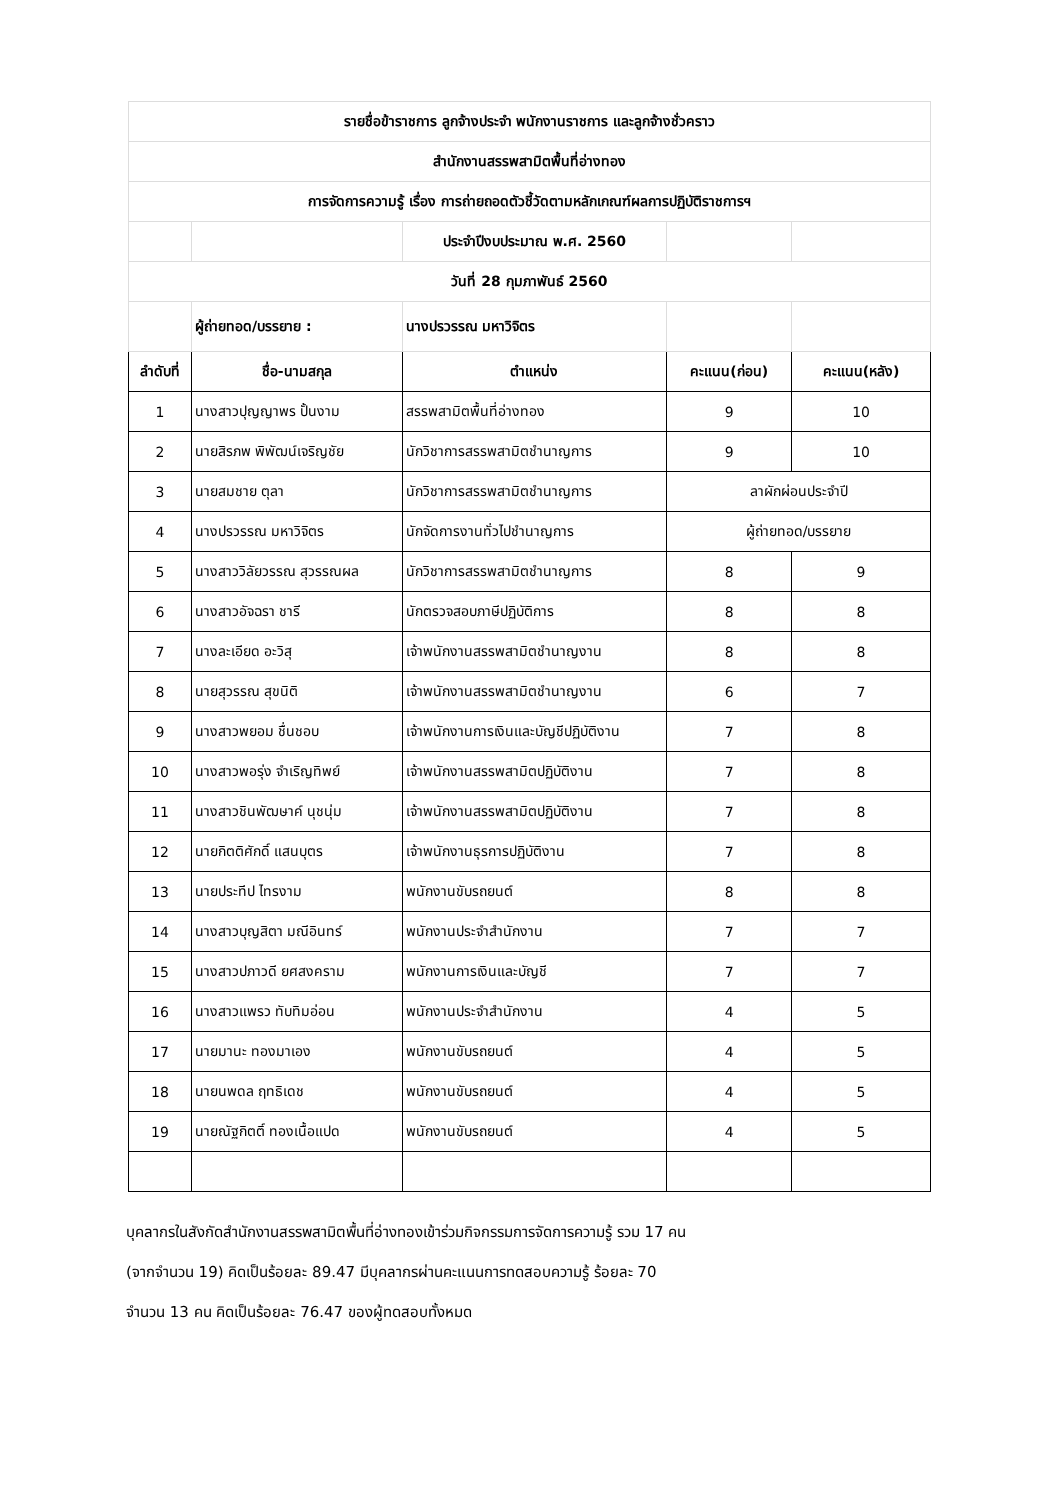| รายชื่อข้าราชการ ลูกจ้างประจำ พนักงานราชการ และลูกจ้างชั่วคราว | | | | |
| สำนักงานสรรพสามิตพื้นที่อ่างทอง | | | | |
| การจัดการความรู้ เรื่อง การถ่ายถอดตัวชี้วัดตามหลักเกณฑ์ผลการปฏิบัติราชการฯ | | | | |
| | | ประจำปีงบประมาณ พ.ศ. 2560 | | |
| วันที่ 28 กุมภาพันธ์ 2560 | | | | |
| | ผู้ถ่ายทอด/บรรยาย : | นางปรวรรณ มหาวิจิตร | | |
| ลำดับที่ | ชื่อ-นามสกุล | ตำแหน่ง | คะแนน(ก่อน) | คะแนน(หลัง) |
| 1 | นางสาวปุญญาพร ปั้นงาม | สรรพสามิตพื้นที่อ่างทอง | 9 | 10 |
| 2 | นายสิรภพ พิพัฒน์เจริญชัย | นักวิชาการสรรพสามิตชำนาญการ | 9 | 10 |
| 3 | นายสมชาย ตุลา | นักวิชาการสรรพสามิตชำนาญการ | ลาผักผ่อนประจำปี | |
| 4 | นางปรวรรณ มหาวิจิตร | นักจัดการงานทั่วไปชำนาญการ | ผู้ถ่ายทอด/บรรยาย | |
| 5 | นางสาววิลัยวรรณ สุวรรณผล | นักวิชาการสรรพสามิตชำนาญการ | 8 | 9 |
| 6 | นางสาวอัจฉรา ชารี | นักตรวจสอบภาษีปฏิบัติการ | 8 | 8 |
| 7 | นางละเอียด อะวิสุ | เจ้าพนักงานสรรพสามิตชำนาญงาน | 8 | 8 |
| 8 | นายสุวรรณ สุขนิติ | เจ้าพนักงานสรรพสามิตชำนาญงาน | 6 | 7 |
| 9 | นางสาวพยอม ชื่นชอบ | เจ้าพนักงานการเงินและบัญชีปฏิบัติงาน | 7 | 8 |
| 10 | นางสาวพอรุ่ง จำเริญทิพย์ | เจ้าพนักงานสรรพสามิตปฏิบัติงาน | 7 | 8 |
| 11 | นางสาวชินพัฒษาค์ นุชนุ่ม | เจ้าพนักงานสรรพสามิตปฏิบัติงาน | 7 | 8 |
| 12 | นายกิตติศักดิ์ แสนบุตร | เจ้าพนักงานธุรการปฏิบัติงาน | 7 | 8 |
| 13 | นายประทีป ไทรงาม | พนักงานขับรถยนต์ | 8 | 8 |
| 14 | นางสาวบุญสิตา มณีอินทร์ | พนักงานประจำสำนักงาน | 7 | 7 |
| 15 | นางสาวปภาวดี ยศสงคราม | พนักงานการเงินและบัญชี | 7 | 7 |
| 16 | นางสาวแพรว ทับทิมอ่อน | พนักงานประจำสำนักงาน | 4 | 5 |
| 17 | นายมานะ ทองมาเอง | พนักงานขับรถยนต์ | 4 | 5 |
| 18 | นายนพดล ฤทธิเดช | พนักงานขับรถยนต์ | 4 | 5 |
| 19 | นายณัฐกิตติ์ ทองเนื้อแปด | พนักงานขับรถยนต์ | 4 | 5 |
บุคลากรในสังกัดสำนักงานสรรพสามิตพื้นที่อ่างทองเข้าร่วมกิจกรรมการจัดการความรู้ รวม 17 คน
(จากจำนวน 19) คิดเป็นร้อยละ 89.47 มีบุคลากรผ่านคะแนนการทดสอบความรู้ ร้อยละ 70
จำนวน 13 คน คิดเป็นร้อยละ 76.47 ของผู้ทดสอบทั้งหมด